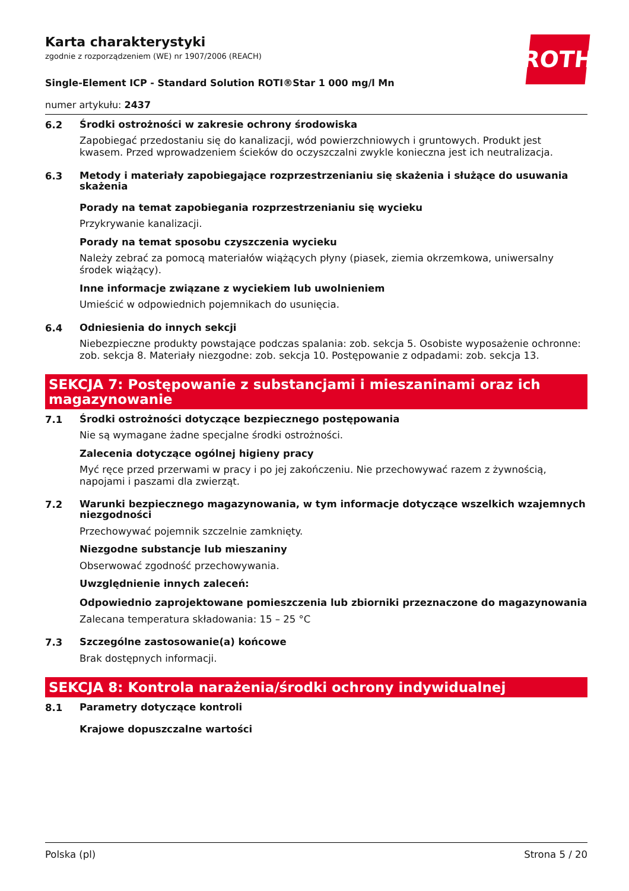ROTH
Karta charakterystyki
zgodnie z rozporządzeniem (WE) nr 1907/2006 (REACH)
Single-Element ICP - Standard Solution ROTI®Star 1 000 mg/l Mn
numer artykułu: 2437
6.2
Środki ostrożności w zakresie ochrony środowiska
Zapobiegać przedostaniu się do kanalizacji, wód powierzchniowych i gruntowych. Produkt jest kwasem. Przed wprowadzeniem ścieków do oczyszczalni zwykle konieczna jest ich neutralizacja.
6.3
Metody i materiały zapobiegające rozprzestrzenianiu się skażenia i służące do usuwania skażenia
Porady na temat zapobiegania rozprzestrzenianiu się wycieku
Przykrywanie kanalizacji.
Porady na temat sposobu czyszczenia wycieku
Należy zebrać za pomocą materiałów wiążących płyny (piasek, ziemia okrzemkowa, uniwersalny środek wiążący).
Inne informacje związane z wyciekiem lub uwolnieniem
Umieścić w odpowiednich pojemnikach do usunięcia.
6.4
Odniesienia do innych sekcji
Niebezpieczne produkty powstające podczas spalania: zob. sekcja 5. Osobiste wyposażenie ochronne: zob. sekcja 8. Materiały niezgodne: zob. sekcja 10. Postępowanie z odpadami: zob. sekcja 13.
SEKCJA 7: Postępowanie z substancjami i mieszaninami oraz ich magazynowanie
7.1
Środki ostrożności dotyczące bezpiecznego postępowania
Nie są wymagane żadne specjalne środki ostrożności.
Zalecenia dotyczące ogólnej higieny pracy
Myć ręce przed przerwami w pracy i po jej zakończeniu. Nie przechowywać razem z żywnością, napojami i paszami dla zwierząt.
7.2
Warunki bezpiecznego magazynowania, w tym informacje dotyczące wszelkich wzajemnych niezgodności
Przechowywać pojemnik szczelnie zamknięty.
Niezgodne substancje lub mieszaniny
Obserwować zgodność przechowywania.
Uwzględnienie innych zaleceń:
Odpowiednio zaprojektowane pomieszczenia lub zbiorniki przeznaczone do magazynowania
Zalecana temperatura składowania: 15 – 25 °C
7.3
Szczególne zastosowanie(a) końcowe
Brak dostępnych informacji.
SEKCJA 8: Kontrola narażenia/środki ochrony indywidualnej
8.1
Parametry dotyczące kontroli
Krajowe dopuszczalne wartości
Polska (pl) Strona 5 / 20